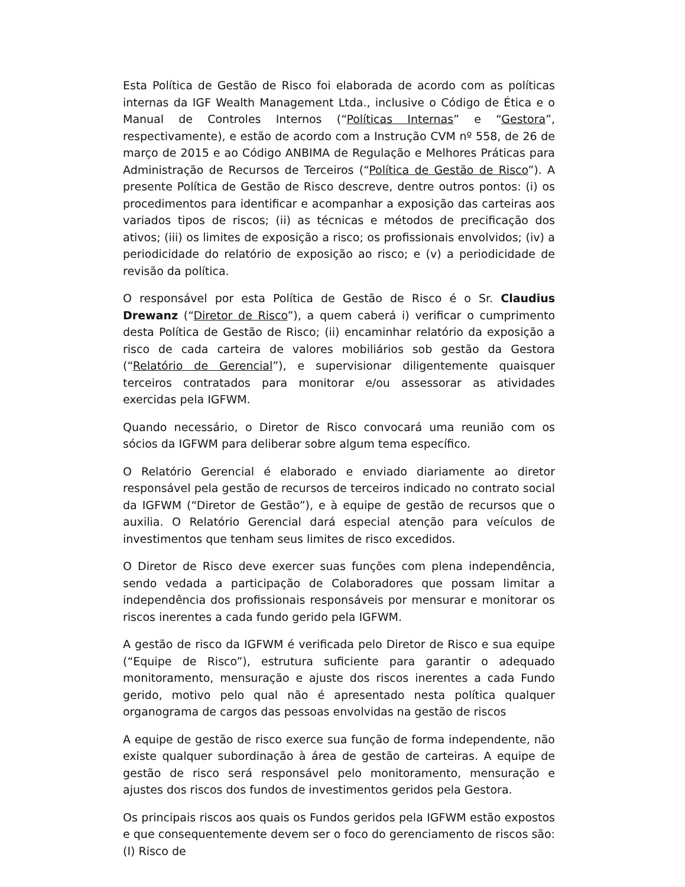Esta Política de Gestão de Risco foi elaborada de acordo com as políticas internas da IGF Wealth Management Ltda., inclusive o Código de Ética e o Manual de Controles Internos (“Políticas Internas” e “Gestora”, respectivamente), e estão de acordo com a Instrução CVM nº 558, de 26 de março de 2015 e ao Código ANBIMA de Regulação e Melhores Práticas para Administração de Recursos de Terceiros (“Política de Gestão de Risco”). A presente Política de Gestão de Risco descreve, dentre outros pontos: (i) os procedimentos para identificar e acompanhar a exposição das carteiras aos variados tipos de riscos; (ii) as técnicas e métodos de precificação dos ativos; (iii) os limites de exposição a risco; os profissionais envolvidos; (iv) a periodicidade do relatório de exposição ao risco; e (v) a periodicidade de revisão da política.
O responsável por esta Política de Gestão de Risco é o Sr. Claudius Drewanz (“Diretor de Risco”), a quem caberá i) verificar o cumprimento desta Política de Gestão de Risco; (ii) encaminhar relatório da exposição a risco de cada carteira de valores mobiliários sob gestão da Gestora (“Relatório de Gerencial”), e supervisionar diligentemente quaisquer terceiros contratados para monitorar e/ou assessorar as atividades exercidas pela IGFWM.
Quando necessário, o Diretor de Risco convocará uma reunião com os sócios da IGFWM para deliberar sobre algum tema específico.
O Relatório Gerencial é elaborado e enviado diariamente ao diretor responsável pela gestão de recursos de terceiros indicado no contrato social da IGFWM (“Diretor de Gestão”), e à equipe de gestão de recursos que o auxilia. O Relatório Gerencial dará especial atenção para veículos de investimentos que tenham seus limites de risco excedidos.
O Diretor de Risco deve exercer suas funções com plena independência, sendo vedada a participação de Colaboradores que possam limitar a independência dos profissionais responsáveis por mensurar e monitorar os riscos inerentes a cada fundo gerido pela IGFWM.
A gestão de risco da IGFWM é verificada pelo Diretor de Risco e sua equipe (“Equipe de Risco”), estrutura suficiente para garantir o adequado monitoramento, mensuração e ajuste dos riscos inerentes a cada Fundo gerido, motivo pelo qual não é apresentado nesta política qualquer organograma de cargos das pessoas envolvidas na gestão de riscos
A equipe de gestão de risco exerce sua função de forma independente, não existe qualquer subordinação à área de gestão de carteiras. A equipe de gestão de risco será responsável pelo monitoramento, mensuração e ajustes dos riscos dos fundos de investimentos geridos pela Gestora.
Os principais riscos aos quais os Fundos geridos pela IGFWM estão expostos e que consequentemente devem ser o foco do gerenciamento de riscos são: (I) Risco de